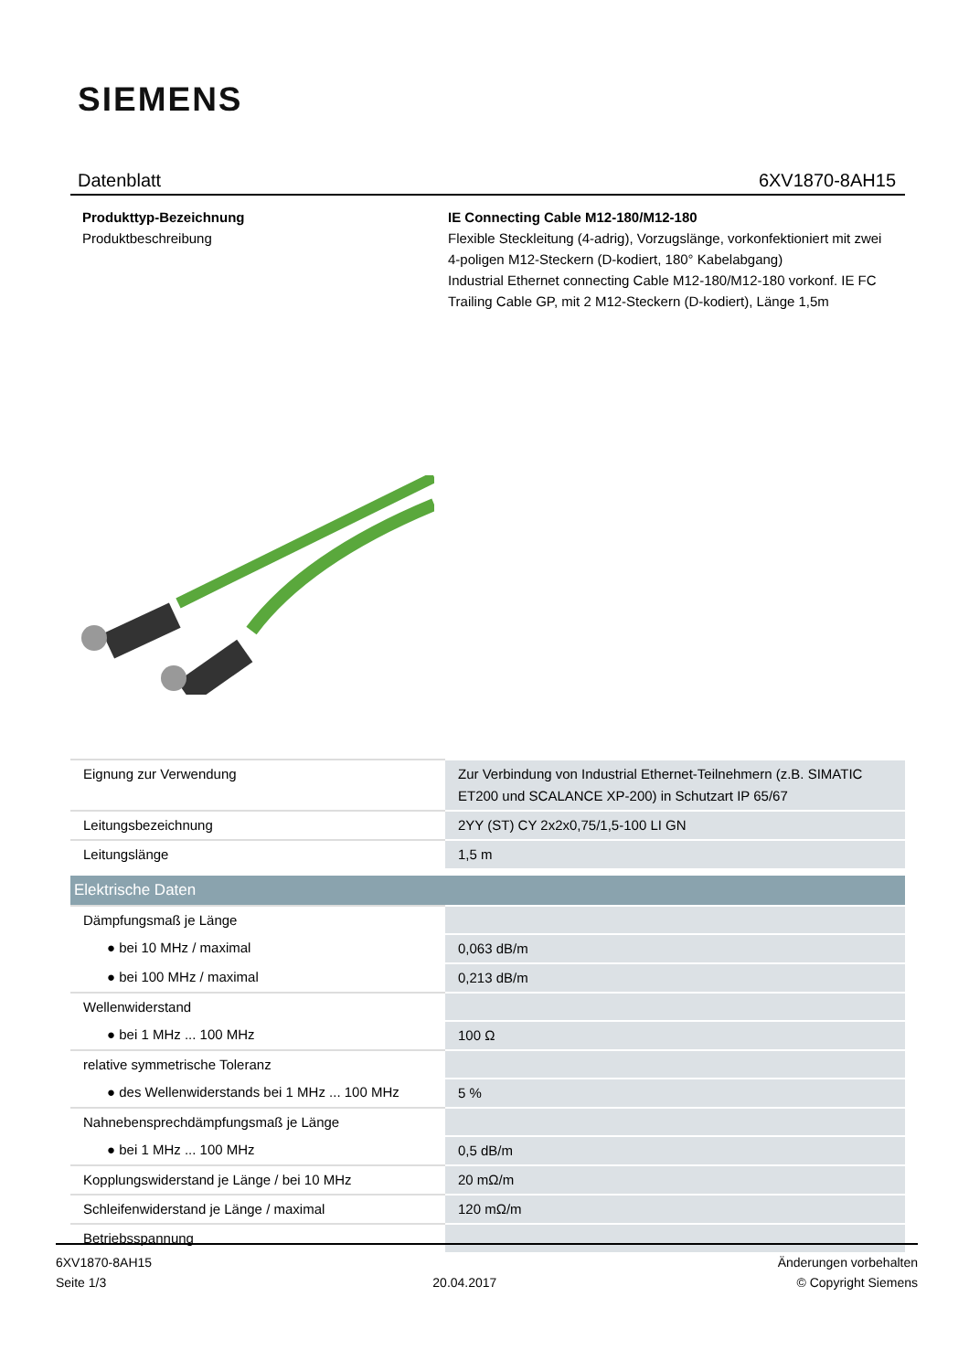SIEMENS
Datenblatt 6XV1870-8AH15
Produkttyp-Bezeichnung IE Connecting Cable M12-180/M12-180
Produktbeschreibung Flexible Steckleitung (4-adrig), Vorzugslänge, vorkonfektioniert mit zwei 4-poligen M12-Steckern (D-kodiert, 180° Kabelabgang)
Industrial Ethernet connecting Cable M12-180/M12-180 vorkonf. IE FC Trailing Cable GP, mit 2 M12-Steckern (D-kodiert), Länge 1,5m
| Eignung zur Verwendung | Zur Verbindung von Industrial Ethernet-Teilnehmern (z.B. SIMATIC ET200 und SCALANCE XP-200) in Schutzart IP 65/67 |
| Leitungsbezeichnung | 2YY (ST) CY 2x2x0,75/1,5-100 LI GN |
| Leitungslänge | 1,5 m |
| Elektrische Daten | |
| Dämpfungsmaß je Länge | |
| ● bei 10 MHz / maximal | 0,063 dB/m |
| ● bei 100 MHz / maximal | 0,213 dB/m |
| Wellenwiderstand | |
| ● bei 1 MHz ... 100 MHz | 100 Ω |
| relative symmetrische Toleranz | |
| ● des Wellenwiderstands bei 1 MHz ... 100 MHz | 5 % |
| Nahnebensprechdämpfungsmaß je Länge | |
| ● bei 1 MHz ... 100 MHz | 0,5 dB/m |
| Kopplungswiderstand je Länge / bei 10 MHz | 20 mΩ/m |
| Schleifenwiderstand je Länge / maximal | 120 mΩ/m |
| Betriebsspannung | |
6XV1870-8AH15
Seite 1/3
20.04.2017
Änderungen vorbehalten
© Copyright Siemens